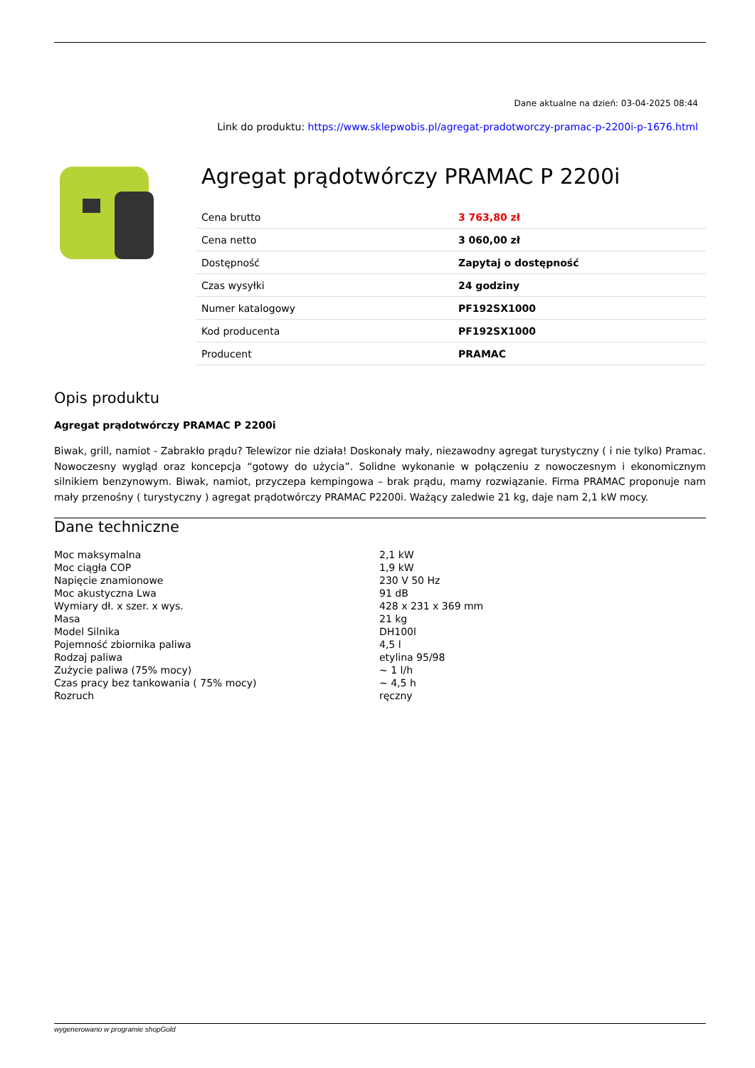Dane aktualne na dzień: 03-04-2025 08:44
Link do produktu: https://www.sklepwobis.pl/agregat-pradotworczy-pramac-p-2200i-p-1676.html
Agregat prądotwórczy PRAMAC P 2200i
| Cena brutto | 3 763,80 zł |
| Cena netto | 3 060,00 zł |
| Dostępność | Zapytaj o dostępność |
| Czas wysyłki | 24 godziny |
| Numer katalogowy | PF192SX1000 |
| Kod producenta | PF192SX1000 |
| Producent | PRAMAC |
Opis produktu
Agregat prądotwórczy PRAMAC P 2200i
Biwak, grill, namiot - Zabrakło prądu? Telewizor nie działa! Doskonały mały, niezawodny agregat turystyczny ( i nie tylko) Pramac. Nowoczesny wygląd oraz koncepcja “gotowy do użycia”. Solidne wykonanie w połączeniu z nowoczesnym i ekonomicznym silnikiem benzynowym. Biwak, namiot, przyczepa kempingowa – brak prądu, mamy rozwiązanie. Firma PRAMAC proponuje nam mały przenośny ( turystyczny ) agregat prądotwórczy PRAMAC P2200i. Ważący zaledwie 21 kg, daje nam 2,1 kW mocy.
Dane techniczne
| Moc maksymalna | 2,1 kW |
| Moc ciągła COP | 1,9 kW |
| Napięcie znamionowe | 230 V 50 Hz |
| Moc akustyczna Lwa | 91 dB |
| Wymiary dł. x szer. x wys. | 428 x 231 x 369 mm |
| Masa | 21 kg |
| Model Silnika | DH100l |
| Pojemność zbiornika paliwa | 4,5 l |
| Rodzaj paliwa | etylina 95/98 |
| Zużycie paliwa (75% mocy) | ~ 1 l/h |
| Czas pracy bez tankowania ( 75% mocy) | ~ 4,5 h |
| Rozruch | ręczny |
wygenerowano w programie shopGold